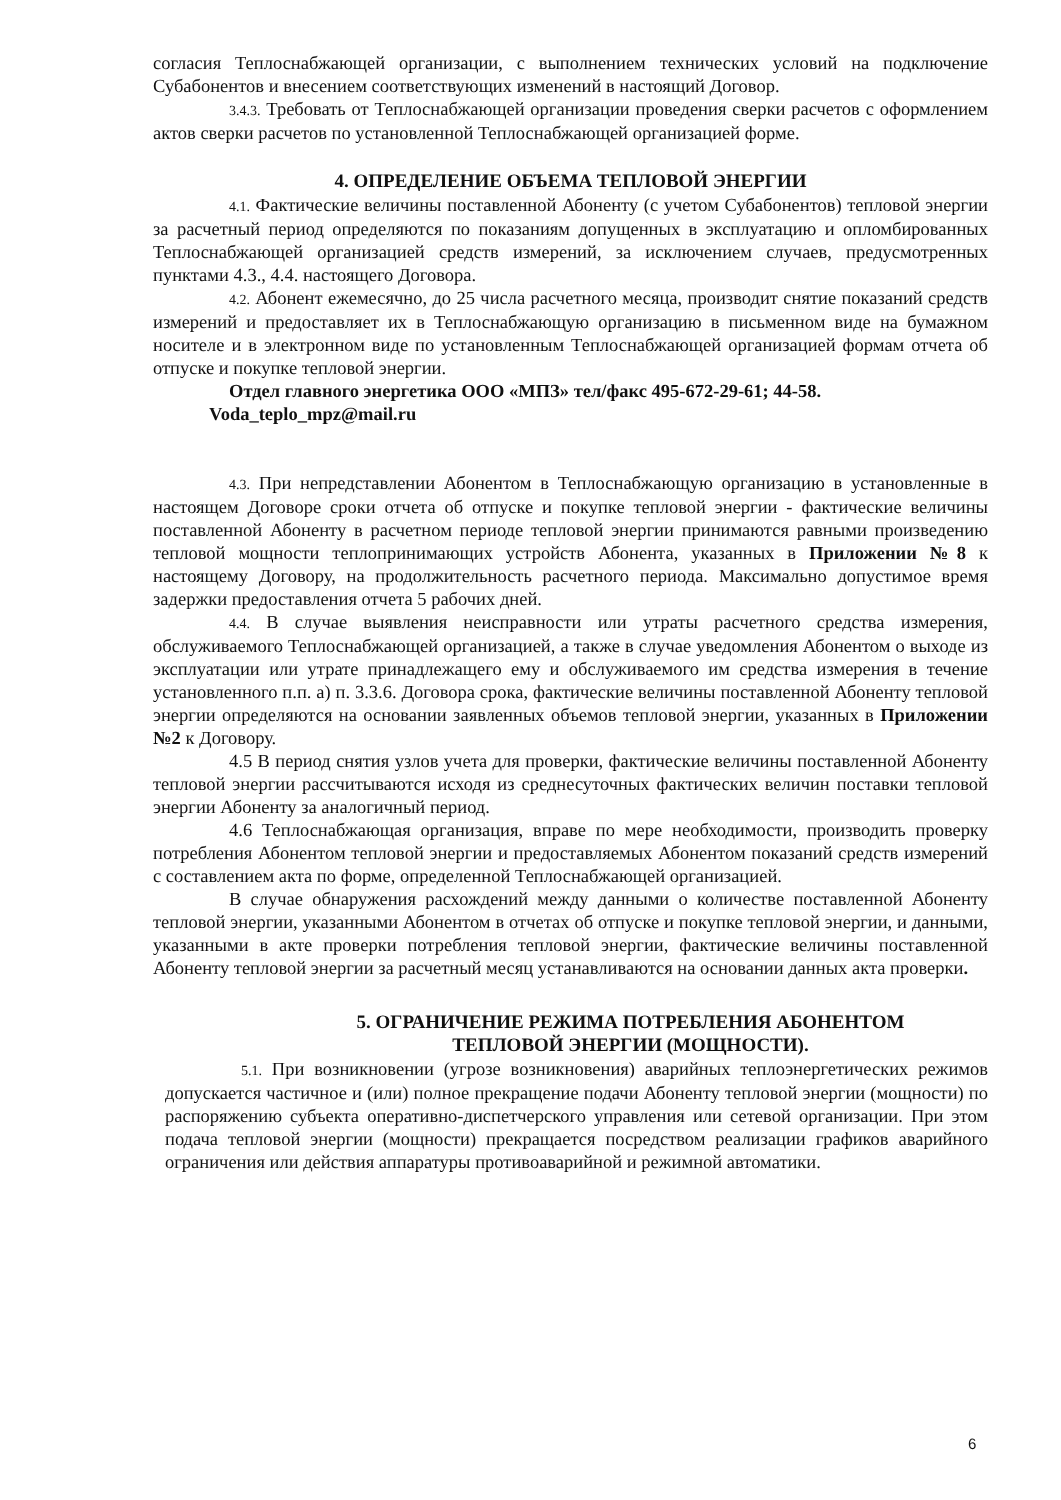согласия Теплоснабжающей организации, с выполнением технических условий на подключение Субабонентов и внесением соответствующих изменений в настоящий Договор.
3.4.3. Требовать от Теплоснабжающей организации проведения сверки расчетов с оформлением актов сверки расчетов по установленной Теплоснабжающей организацией форме.
4. ОПРЕДЕЛЕНИЕ ОБЪЕМА ТЕПЛОВОЙ ЭНЕРГИИ
4.1. Фактические величины поставленной Абоненту (с учетом Субабонентов) тепловой энергии за расчетный период определяются по показаниям допущенных в эксплуатацию и опломбированных Теплоснабжающей организацией средств измерений, за исключением случаев, предусмотренных пунктами 4.3., 4.4. настоящего Договора.
4.2. Абонент ежемесячно, до 25 числа расчетного месяца, производит снятие показаний средств измерений и предоставляет их в Теплоснабжающую организацию в письменном виде на бумажном носителе и в электронном виде по установленным Теплоснабжающей организацией формам отчета об отпуске и покупке тепловой энергии.
Отдел главного энергетика ООО «МПЗ» тел/факс 495-672-29-61; 44-58.
Voda_teplo_mpz@mail.ru
4.3. При непредставлении Абонентом в Теплоснабжающую организацию в установленные в настоящем Договоре сроки отчета об отпуске и покупке тепловой энергии - фактические величины поставленной Абоненту в расчетном периоде тепловой энергии принимаются равными произведению тепловой мощности теплопринимающих устройств Абонента, указанных в Приложении №8 к настоящему Договору, на продолжительность расчетного периода. Максимально допустимое время задержки предоставления отчета 5 рабочих дней.
4.4. В случае выявления неисправности или утраты расчетного средства измерения, обслуживаемого Теплоснабжающей организацией, а также в случае уведомления Абонентом о выходе из эксплуатации или утрате принадлежащего ему и обслуживаемого им средства измерения в течение установленного п.п. а) п. 3.3.6. Договора срока, фактические величины поставленной Абоненту тепловой энергии определяются на основании заявленных объемов тепловой энергии, указанных в Приложении №2 к Договору.
4.5 В период снятия узлов учета для проверки, фактические величины поставленной Абоненту тепловой энергии рассчитываются исходя из среднесуточных фактических величин поставки тепловой энергии Абоненту за аналогичный период.
4.6 Теплоснабжающая организация, вправе по мере необходимости, производить проверку потребления Абонентом тепловой энергии и предоставляемых Абонентом показаний средств измерений с составлением акта по форме, определенной Теплоснабжающей организацией.
В случае обнаружения расхождений между данными о количестве поставленной Абоненту тепловой энергии, указанными Абонентом в отчетах об отпуске и покупке тепловой энергии, и данными, указанными в акте проверки потребления тепловой энергии, фактические величины поставленной Абоненту тепловой энергии за расчетный месяц устанавливаются на основании данных акта проверки.
5. ОГРАНИЧЕНИЕ РЕЖИМА ПОТРЕБЛЕНИЯ АБОНЕНТОМ
ТЕПЛОВОЙ ЭНЕРГИИ (МОЩНОСТИ).
5.1. При возникновении (угрозе возникновения) аварийных теплоэнергетических режимов допускается частичное и (или) полное прекращение подачи Абоненту тепловой энергии (мощности) по распоряжению субъекта оперативно-диспетчерского управления или сетевой организации. При этом подача тепловой энергии (мощности) прекращается посредством реализации графиков аварийного ограничения или действия аппаратуры противоаварийной и режимной автоматики.
6